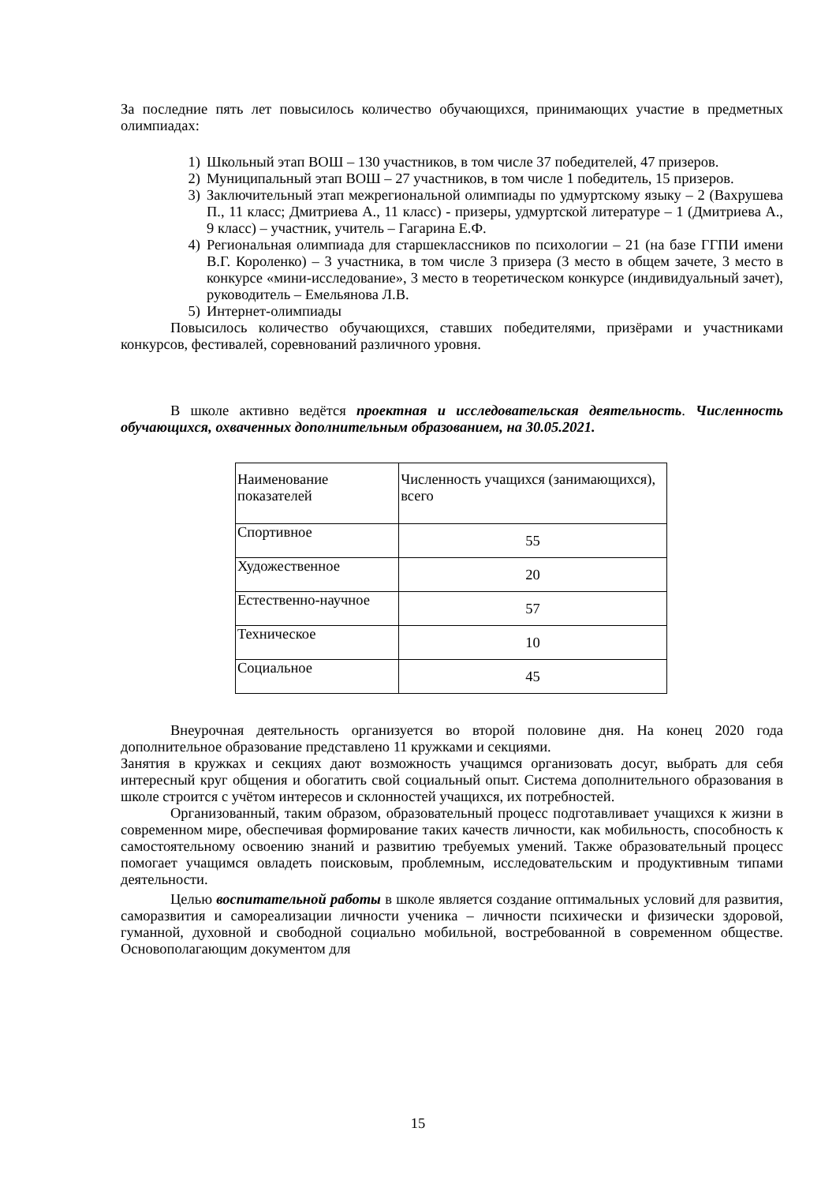За последние пять лет повысилось количество обучающихся, принимающих участие в предметных олимпиадах:
1) Школьный этап ВОШ – 130 участников, в том числе 37 победителей, 47 призеров.
2) Муниципальный этап ВОШ – 27 участников, в том числе 1 победитель, 15 призеров.
3) Заключительный этап межрегиональной олимпиады по удмуртскому языку – 2 (Вахрушева П., 11 класс; Дмитриева А., 11 класс) - призеры, удмуртской литературе – 1 (Дмитриева А., 9 класс) – участник, учитель – Гагарина Е.Ф.
4) Региональная олимпиада для старшеклассников по психологии – 21 (на базе ГГПИ имени В.Г. Короленко) – 3 участника, в том числе 3 призера (3 место в общем зачете, 3 место в конкурсе «мини-исследование», 3 место в теоретическом конкурсе (индивидуальный зачет), руководитель – Емельянова Л.В.
5) Интернет-олимпиады
Повысилось количество обучающихся, ставших победителями, призёрами и участниками конкурсов, фестивалей, соревнований различного уровня.
В школе активно ведётся проектная и исследовательская деятельность. Численность обучающихся, охваченных дополнительным образованием, на 30.05.2021.
| Наименование показателей | Численность учащихся (занимающихся), всего |
| Спортивное | 55 |
| Художественное | 20 |
| Естественно-научное | 57 |
| Техническое | 10 |
| Социальное | 45 |
Внеурочная деятельность организуется во второй половине дня. На конец 2020 года дополнительное образование представлено 11 кружками и секциями.
Занятия в кружках и секциях дают возможность учащимся организовать досуг, выбрать для себя интересный круг общения и обогатить свой социальный опыт. Система дополнительного образования в школе строится с учётом интересов и склонностей учащихся, их потребностей.
Организованный, таким образом, образовательный процесс подготавливает учащихся к жизни в современном мире, обеспечивая формирование таких качеств личности, как мобильность, способность к самостоятельному освоению знаний и развитию требуемых умений. Также образовательный процесс помогает учащимся овладеть поисковым, проблемным, исследовательским и продуктивным типами деятельности.
Целью воспитательной работы в школе является создание оптимальных условий для развития, саморазвития и самореализации личности ученика – личности психически и физически здоровой, гуманной, духовной и свободной социально мобильной, востребованной в современном обществе. Основополагающим документом для
15